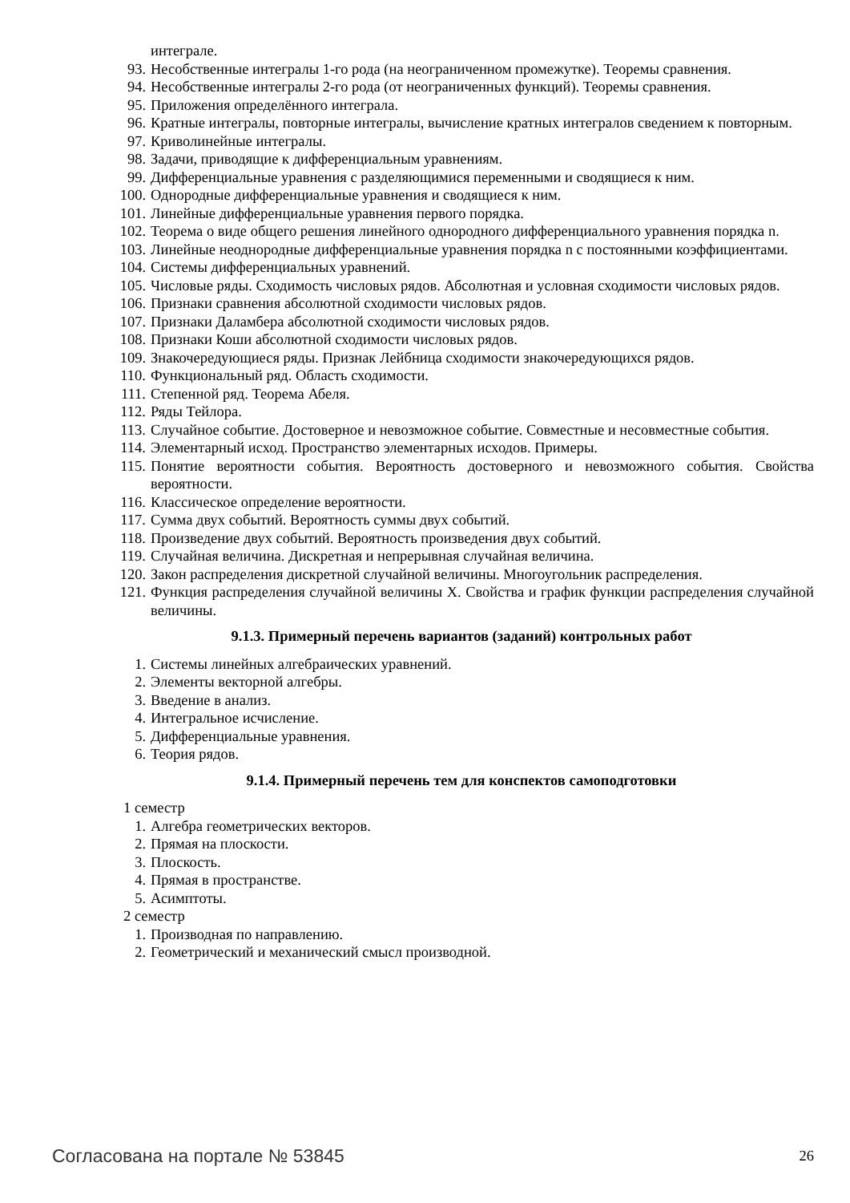интеграле.
93. Несобственные интегралы 1-го рода (на неограниченном промежутке). Теоремы сравнения.
94. Несобственные интегралы 2-го рода (от неограниченных функций). Теоремы сравнения.
95. Приложения определённого интеграла.
96. Кратные интегралы, повторные интегралы, вычисление кратных интегралов сведением к повторным.
97. Криволинейные интегралы.
98. Задачи, приводящие к дифференциальным уравнениям.
99. Дифференциальные уравнения с разделяющимися переменными и сводящиеся к ним.
100. Однородные дифференциальные уравнения и сводящиеся к ним.
101. Линейные дифференциальные уравнения первого порядка.
102. Теорема о виде общего решения линейного однородного дифференциального уравнения порядка n.
103. Линейные неоднородные дифференциальные уравнения порядка n с постоянными коэффициентами.
104. Системы дифференциальных уравнений.
105. Числовые ряды. Сходимость числовых рядов. Абсолютная и условная сходимости числовых рядов.
106. Признаки сравнения абсолютной сходимости числовых рядов.
107. Признаки Даламбера абсолютной сходимости числовых рядов.
108. Признаки Коши абсолютной сходимости числовых рядов.
109. Знакочередующиеся ряды. Признак Лейбница сходимости знакочередующихся рядов.
110. Функциональный ряд. Область сходимости.
111. Степенной ряд. Теорема Абеля.
112. Ряды Тейлора.
113. Случайное событие. Достоверное и невозможное событие. Совместные и несовместные события.
114. Элементарный исход. Пространство элементарных исходов. Примеры.
115. Понятие вероятности события. Вероятность достоверного и невозможного события. Свойства вероятности.
116. Классическое определение вероятности.
117. Сумма двух событий. Вероятность суммы двух событий.
118. Произведение двух событий. Вероятность произведения двух событий.
119. Случайная величина. Дискретная и непрерывная случайная величина.
120. Закон распределения дискретной случайной величины. Многоугольник распределения.
121. Функция распределения случайной величины X. Свойства и график функции распределения случайной величины.
9.1.3. Примерный перечень вариантов (заданий) контрольных работ
1. Системы линейных алгебраических уравнений.
2. Элементы векторной алгебры.
3. Введение в анализ.
4. Интегральное исчисление.
5. Дифференциальные уравнения.
6. Теория рядов.
9.1.4. Примерный перечень тем для конспектов самоподготовки
1 семестр
1. Алгебра геометрических векторов.
2. Прямая на плоскости.
3. Плоскость.
4. Прямая в пространстве.
5. Асимптоты.
2 семестр
1. Производная по направлению.
2. Геометрический и механический смысл производной.
Согласована на портале № 53845 26